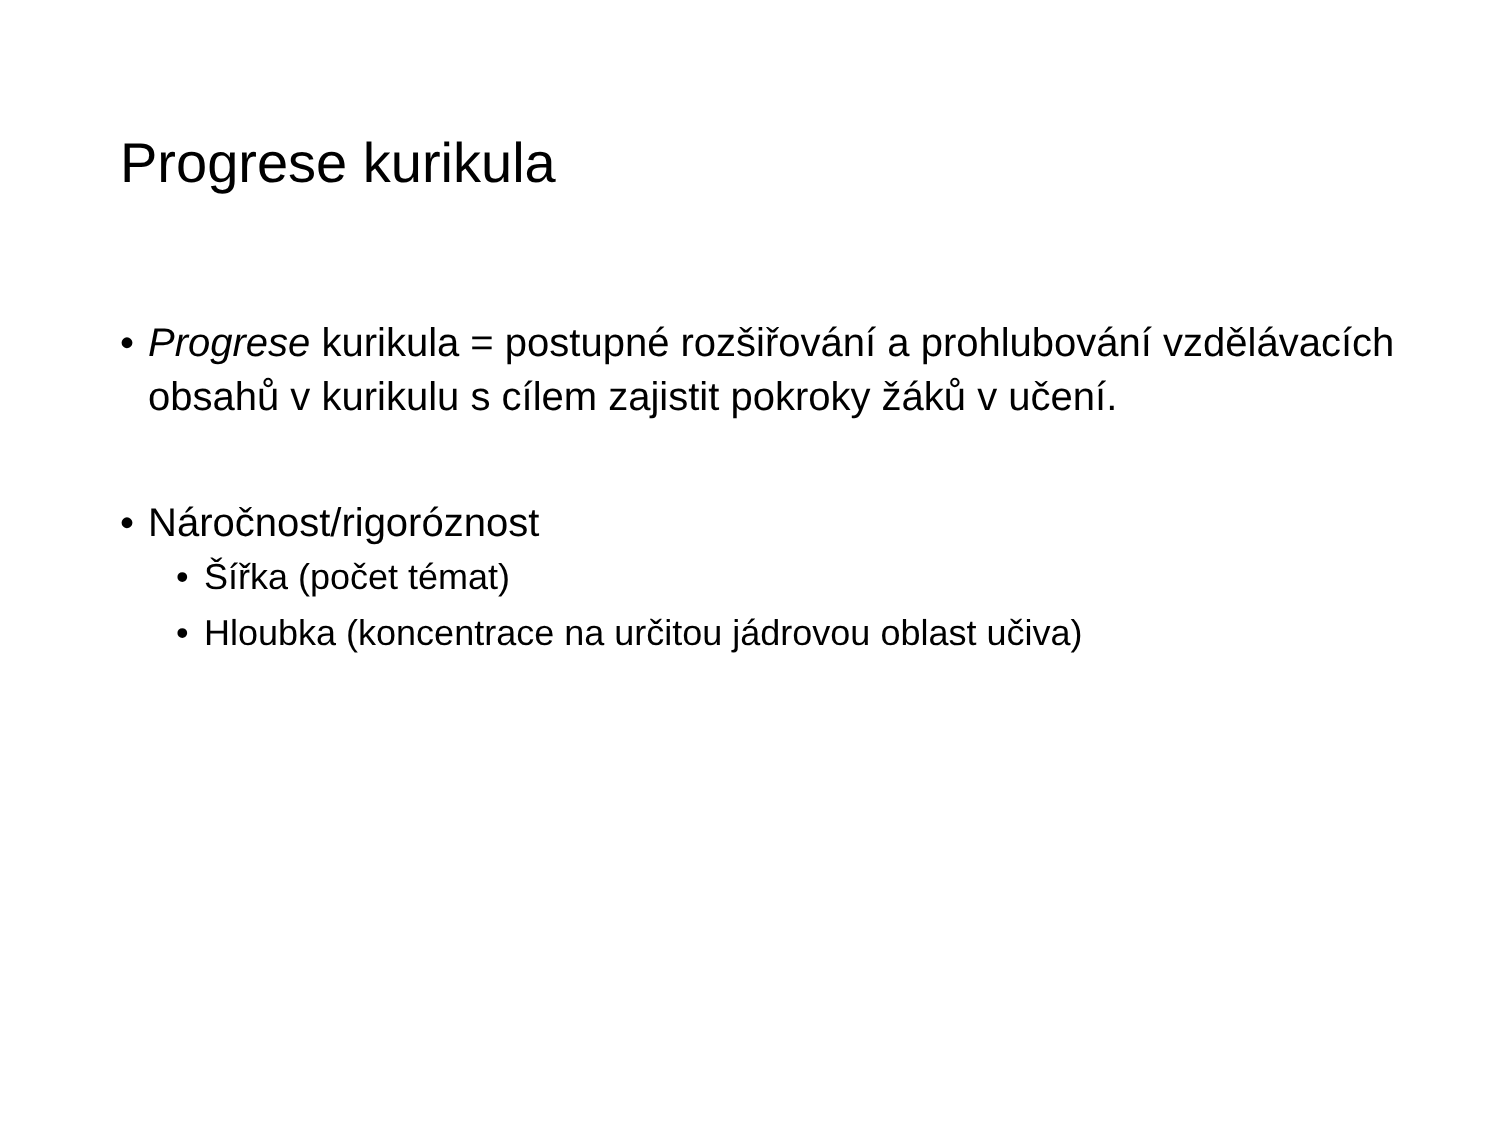Progrese kurikula
• Progrese kurikula = postupné rozšiřování a prohlubování vzdělávacích obsahů v kurikulu s cílem zajistit pokroky žáků v učení.
• Náročnost/rigoróznost
• Šířka (počet témat)
• Hloubka (koncentrace na určitou jádrovou oblast učiva)